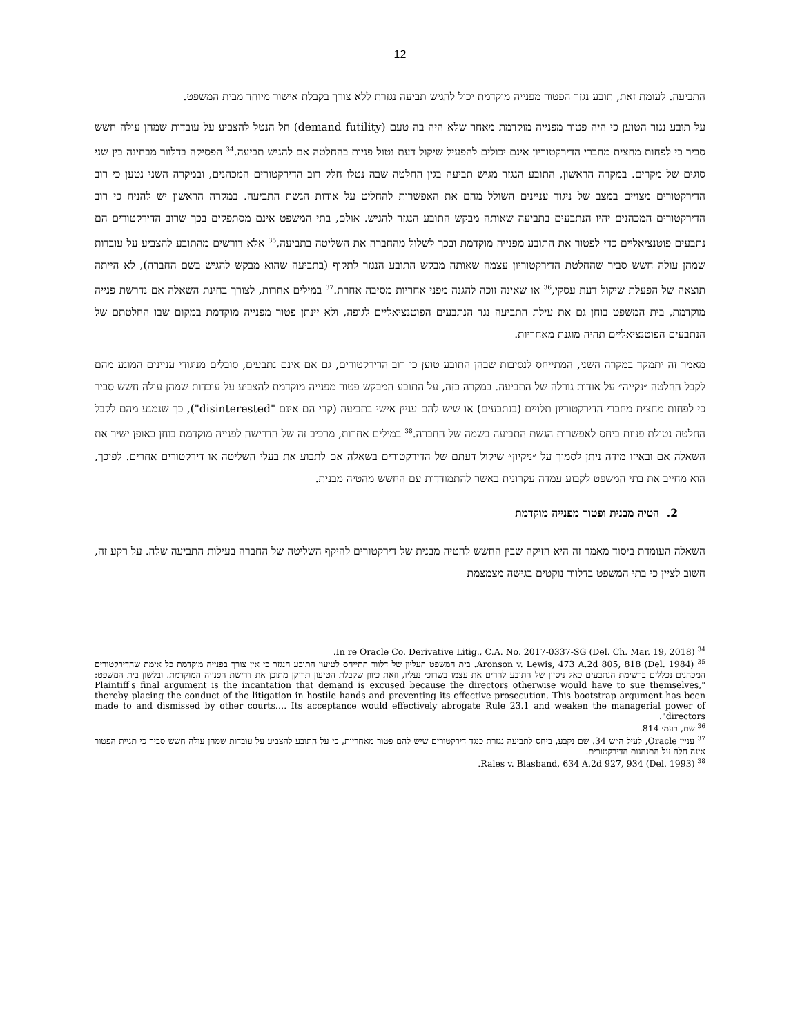12
התביעה. לעומת זאת, תובע נגזר הפטור מפנייה מוקדמת יכול להגיש תביעה נגזרת ללא צורך בקבלת אישור מיוחד מבית המשפט.
על תובע נגזר הטוען כי היה פטור מפנייה מוקדמת מאחר שלא היה בה טעם (demand futility) חל הנטל להצביע על עובדות שמהן עולה חשש סביר כי לפחות מחצית מחברי הדירקטוריון אינם יכולים להפעיל שיקול דעת נטול פניות בהחלטה אם להגיש תביעה.<sup>34</sup> הפסיקה בדלוור מבחינה בין שני סוגים של מקרים. במקרה הראשון, התובע הנגזר מגיש תביעה בגין החלטה שבה נטלו חלק רוב הדירקטורים המכהנים, ובמקרה השני נטען כי רוב הדירקטורים מצויים במצב של ניגוד עניינים השולל מהם את האפשרות להחליט על אודות הגשת התביעה. במקרה הראשון יש להניח כי רוב הדירקטורים המכהנים יהיו הנתבעים בתביעה שאותה מבקש התובע הנגזר להגיש. אולם, בתי המשפט אינם מסתפקים בכך שרוב הדירקטורים הם נתבעים פוטנציאליים כדי לפטור את התובע מפנייה מוקדמת ובכך לשלול מהחברה את השליטה בתביעה,<sup>35</sup> אלא דורשים מהתובע להצביע על עובדות שמהן עולה חשש סביר שהחלטת הדירקטוריון עצמה שאותה מבקש התובע הנגזר לתקוף (בתביעה שהוא מבקש להגיש בשם החברה), לא הייתה תוצאה של הפעלת שיקול דעת עסקי,<sup>36</sup> או שאינה זוכה להגנה מפני אחריות מסיבה אחרת.<sup>37</sup> במילים אחרות, לצורך בחינת השאלה אם נדרשת פנייה מוקדמת, בית המשפט בוחן גם את עילת התביעה נגד הנתבעים הפוטנציאליים לגופה, ולא יינתן פטור מפנייה מוקדמת במקום שבו החלטתם של הנתבעים הפוטנציאליים תהיה מוגנת מאחריות.
מאמר זה יתמקד במקרה השני, המתייחס לנסיבות שבהן התובע טוען כי רוב הדירקטורים, גם אם אינם נתבעים, סובלים מניגודי עניינים המונע מהם לקבל החלטה ״נקייה״ על אודות גורלה של התביעה. במקרה כזה, על התובע המבקש פטור מפנייה מוקדמת להצביע על עובדות שמהן עולה חשש סביר כי לפחות מחצית מחברי הדירקטוריון תלויים (בנתבעים) או שיש להם עניין אישי בתביעה (קרי הם אינם "disinterested"), כך שנמנע מהם לקבל החלטה נטולת פניות ביחס לאפשרות הגשת התביעה בשמה של החברה.<sup>38</sup> במילים אחרות, מרכיב זה של הדרישה לפנייה מוקדמת בוחן באופן ישיר את השאלה אם ובאיזו מידה ניתן לסמוך על ״ניקיון״ שיקול דעתם של הדירקטורים בשאלה אם לתבוע את בעלי השליטה או דירקטורים אחרים. לפיכך, הוא מחייב את בתי המשפט לקבוע עמדה עקרונית באשר להתמודדות עם החשש מהטיה מבנית.
2. הטיה מבנית ופטור מפנייה מוקדמת
השאלה העומדת ביסוד מאמר זה היא הזיקה שבין החשש להטיה מבנית של דירקטורים להיקף השליטה של החברה בעילות התביעה שלה. על רקע זה, חשוב לציין כי בתי המשפט בדלוור נוקטים בגישה מצמצמת
<sup>34</sup> In re Oracle Co. Derivative Litig., C.A. No. 2017-0337-SG (Del. Ch. Mar. 19, 2018).
<sup>35</sup> Aronson v. Lewis, 473 A.2d 805, 818 (Del. 1984). בית המשפט העליון של דלוור התייחס לטיעון התובע הנגזר כי אין צורך בפנייה מוקדמת כל אימת שהדירקטורים המכהנים נכללים ברשימת הנתבעים כאל ניסיון של התובע להרים את עצמו בשרוכי נעליו, וזאת כיוון שקבלת הטיעון תרוקן מתוכן את דרישת הפנייה המוקדמת. ובלשון בית המשפט: "Plaintiff's final argument is the incantation that demand is excused because the directors otherwise would have to sue themselves, thereby placing the conduct of the litigation in hostile hands and preventing its effective prosecution. This bootstrap argument has been made to and dismissed by other courts…. Its acceptance would effectively abrogate Rule 23.1 and weaken the managerial power of directors".
<sup>36</sup> שם, בעמ׳ 814.
<sup>37</sup> עניין Oracle, לעיל ה״ש 34. שם נקבע, ביחס לתביעה נגזרת כנגד דירקטורים שיש להם פטור מאחריות, כי על התובע להצביע על עובדות שמהן עולה חשש סביר כי תניית הפטור אינה חלה על התנהגות הדירקטורים.
<sup>38</sup> Rales v. Blasband, 634 A.2d 927, 934 (Del. 1993).